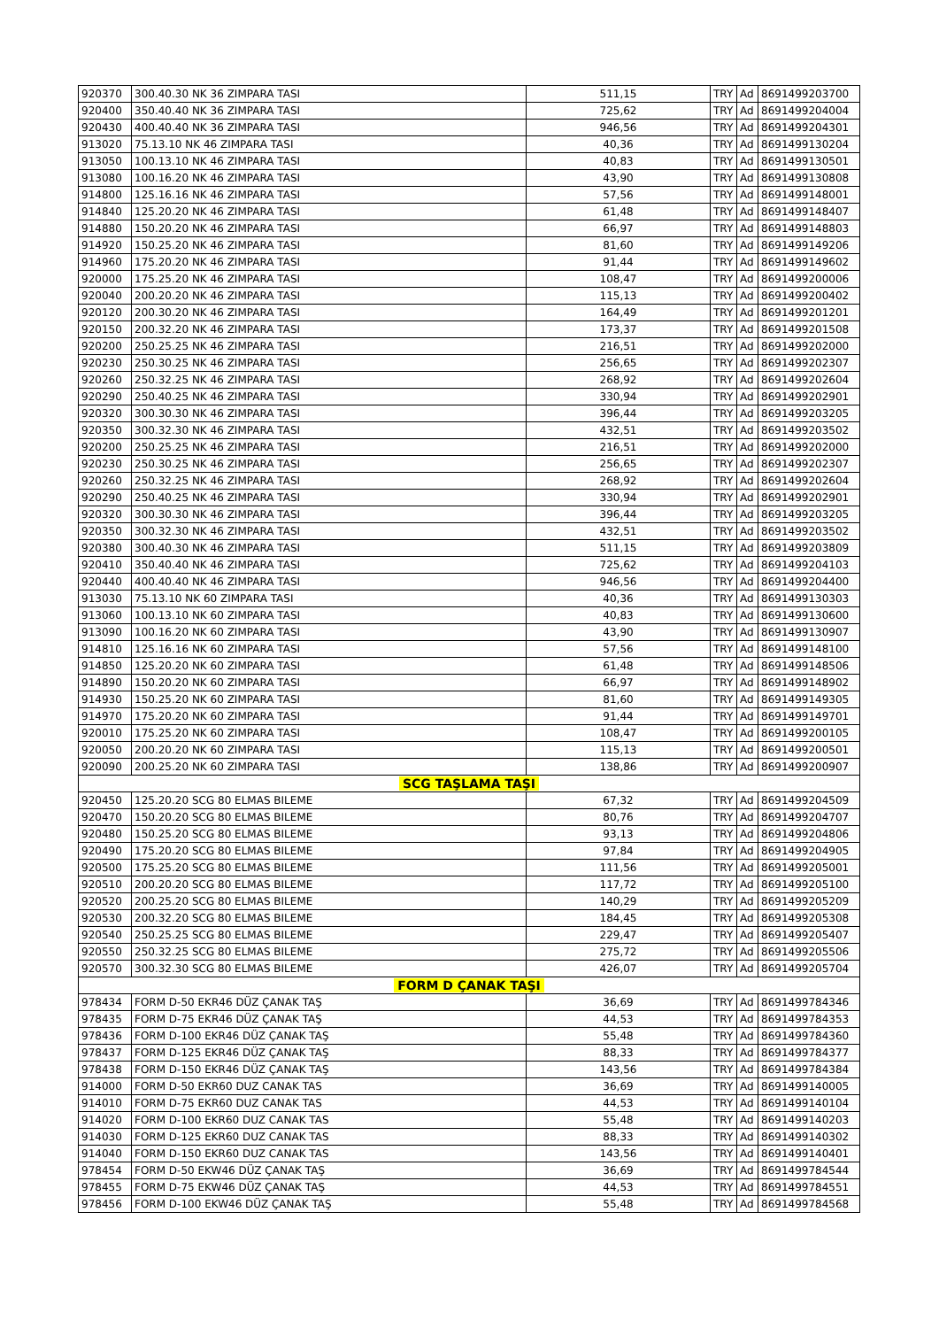| 920370 | 300.40.30 NK 36 ZIMPARA TASI | 511,15 | TRY | Ad | 8691499203700 |
| 920400 | 350.40.40 NK 36 ZIMPARA TASI | 725,62 | TRY | Ad | 8691499204004 |
| 920430 | 400.40.40 NK 36 ZIMPARA TASI | 946,56 | TRY | Ad | 8691499204301 |
| 913020 | 75.13.10 NK 46 ZIMPARA TASI | 40,36 | TRY | Ad | 8691499130204 |
| 913050 | 100.13.10 NK 46 ZIMPARA TASI | 40,83 | TRY | Ad | 8691499130501 |
| 913080 | 100.16.20 NK 46 ZIMPARA TASI | 43,90 | TRY | Ad | 8691499130808 |
| 914800 | 125.16.16 NK 46 ZIMPARA TASI | 57,56 | TRY | Ad | 8691499148001 |
| 914840 | 125.20.20 NK 46 ZIMPARA TASI | 61,48 | TRY | Ad | 8691499148407 |
| 914880 | 150.20.20 NK 46 ZIMPARA TASI | 66,97 | TRY | Ad | 8691499148803 |
| 914920 | 150.25.20 NK 46 ZIMPARA TASI | 81,60 | TRY | Ad | 8691499149206 |
| 914960 | 175.20.20 NK 46 ZIMPARA TASI | 91,44 | TRY | Ad | 8691499149602 |
| 920000 | 175.25.20 NK 46 ZIMPARA TASI | 108,47 | TRY | Ad | 8691499200006 |
| 920040 | 200.20.20 NK 46 ZIMPARA TASI | 115,13 | TRY | Ad | 8691499200402 |
| 920120 | 200.30.20 NK 46 ZIMPARA TASI | 164,49 | TRY | Ad | 8691499201201 |
| 920150 | 200.32.20 NK 46 ZIMPARA TASI | 173,37 | TRY | Ad | 8691499201508 |
| 920200 | 250.25.25 NK 46 ZIMPARA TASI | 216,51 | TRY | Ad | 8691499202000 |
| 920230 | 250.30.25 NK 46 ZIMPARA TASI | 256,65 | TRY | Ad | 8691499202307 |
| 920260 | 250.32.25 NK 46 ZIMPARA TASI | 268,92 | TRY | Ad | 8691499202604 |
| 920290 | 250.40.25 NK 46 ZIMPARA TASI | 330,94 | TRY | Ad | 8691499202901 |
| 920320 | 300.30.30 NK 46 ZIMPARA TASI | 396,44 | TRY | Ad | 8691499203205 |
| 920350 | 300.32.30 NK 46 ZIMPARA TASI | 432,51 | TRY | Ad | 8691499203502 |
| 920200 | 250.25.25 NK 46 ZIMPARA TASI | 216,51 | TRY | Ad | 8691499202000 |
| 920230 | 250.30.25 NK 46 ZIMPARA TASI | 256,65 | TRY | Ad | 8691499202307 |
| 920260 | 250.32.25 NK 46 ZIMPARA TASI | 268,92 | TRY | Ad | 8691499202604 |
| 920290 | 250.40.25 NK 46 ZIMPARA TASI | 330,94 | TRY | Ad | 8691499202901 |
| 920320 | 300.30.30 NK 46 ZIMPARA TASI | 396,44 | TRY | Ad | 8691499203205 |
| 920350 | 300.32.30 NK 46 ZIMPARA TASI | 432,51 | TRY | Ad | 8691499203502 |
| 920380 | 300.40.30 NK 46 ZIMPARA TASI | 511,15 | TRY | Ad | 8691499203809 |
| 920410 | 350.40.40 NK 46 ZIMPARA TASI | 725,62 | TRY | Ad | 8691499204103 |
| 920440 | 400.40.40 NK 46 ZIMPARA TASI | 946,56 | TRY | Ad | 8691499204400 |
| 913030 | 75.13.10 NK 60 ZIMPARA TASI | 40,36 | TRY | Ad | 8691499130303 |
| 913060 | 100.13.10 NK 60 ZIMPARA TASI | 40,83 | TRY | Ad | 8691499130600 |
| 913090 | 100.16.20 NK 60 ZIMPARA TASI | 43,90 | TRY | Ad | 8691499130907 |
| 914810 | 125.16.16 NK 60 ZIMPARA TASI | 57,56 | TRY | Ad | 8691499148100 |
| 914850 | 125.20.20 NK 60 ZIMPARA TASI | 61,48 | TRY | Ad | 8691499148506 |
| 914890 | 150.20.20 NK 60 ZIMPARA TASI | 66,97 | TRY | Ad | 8691499148902 |
| 914930 | 150.25.20 NK 60 ZIMPARA TASI | 81,60 | TRY | Ad | 8691499149305 |
| 914970 | 175.20.20 NK 60 ZIMPARA TASI | 91,44 | TRY | Ad | 8691499149701 |
| 920010 | 175.25.20 NK 60 ZIMPARA TASI | 108,47 | TRY | Ad | 8691499200105 |
| 920050 | 200.20.20 NK 60 ZIMPARA TASI | 115,13 | TRY | Ad | 8691499200501 |
| 920090 | 200.25.20 NK 60 ZIMPARA TASI | 138,86 | TRY | Ad | 8691499200907 |
| SCG TAŞLAMA TAŞI | | | | | |
| 920450 | 125.20.20 SCG 80 ELMAS BILEME | 67,32 | TRY | Ad | 8691499204509 |
| 920470 | 150.20.20 SCG 80 ELMAS BILEME | 80,76 | TRY | Ad | 8691499204707 |
| 920480 | 150.25.20 SCG 80 ELMAS BILEME | 93,13 | TRY | Ad | 8691499204806 |
| 920490 | 175.20.20 SCG 80 ELMAS BILEME | 97,84 | TRY | Ad | 8691499204905 |
| 920500 | 175.25.20 SCG 80 ELMAS BILEME | 111,56 | TRY | Ad | 8691499205001 |
| 920510 | 200.20.20 SCG 80 ELMAS BILEME | 117,72 | TRY | Ad | 8691499205100 |
| 920520 | 200.25.20 SCG 80 ELMAS BILEME | 140,29 | TRY | Ad | 8691499205209 |
| 920530 | 200.32.20 SCG 80 ELMAS BILEME | 184,45 | TRY | Ad | 8691499205308 |
| 920540 | 250.25.25 SCG 80 ELMAS BILEME | 229,47 | TRY | Ad | 8691499205407 |
| 920550 | 250.32.25 SCG 80 ELMAS BILEME | 275,72 | TRY | Ad | 8691499205506 |
| 920570 | 300.32.30 SCG 80 ELMAS BILEME | 426,07 | TRY | Ad | 8691499205704 |
| FORM D ÇANAK TAŞI | | | | | |
| 978434 | FORM D-50 EKR46 DÜZ ÇANAK TAŞ | 36,69 | TRY | Ad | 8691499784346 |
| 978435 | FORM D-75 EKR46 DÜZ ÇANAK TAŞ | 44,53 | TRY | Ad | 8691499784353 |
| 978436 | FORM D-100 EKR46 DÜZ ÇANAK TAŞ | 55,48 | TRY | Ad | 8691499784360 |
| 978437 | FORM D-125 EKR46 DÜZ ÇANAK TAŞ | 88,33 | TRY | Ad | 8691499784377 |
| 978438 | FORM D-150 EKR46 DÜZ ÇANAK TAŞ | 143,56 | TRY | Ad | 8691499784384 |
| 914000 | FORM D-50 EKR60 DUZ CANAK TAS | 36,69 | TRY | Ad | 8691499140005 |
| 914010 | FORM D-75 EKR60 DUZ CANAK TAS | 44,53 | TRY | Ad | 8691499140104 |
| 914020 | FORM D-100 EKR60 DUZ CANAK TAS | 55,48 | TRY | Ad | 8691499140203 |
| 914030 | FORM D-125 EKR60 DUZ CANAK TAS | 88,33 | TRY | Ad | 8691499140302 |
| 914040 | FORM D-150 EKR60 DUZ CANAK TAS | 143,56 | TRY | Ad | 8691499140401 |
| 978454 | FORM D-50 EKW46 DÜZ ÇANAK TAŞ | 36,69 | TRY | Ad | 8691499784544 |
| 978455 | FORM D-75 EKW46 DÜZ ÇANAK TAŞ | 44,53 | TRY | Ad | 8691499784551 |
| 978456 | FORM D-100 EKW46 DÜZ ÇANAK TAŞ | 55,48 | TRY | Ad | 8691499784568 |